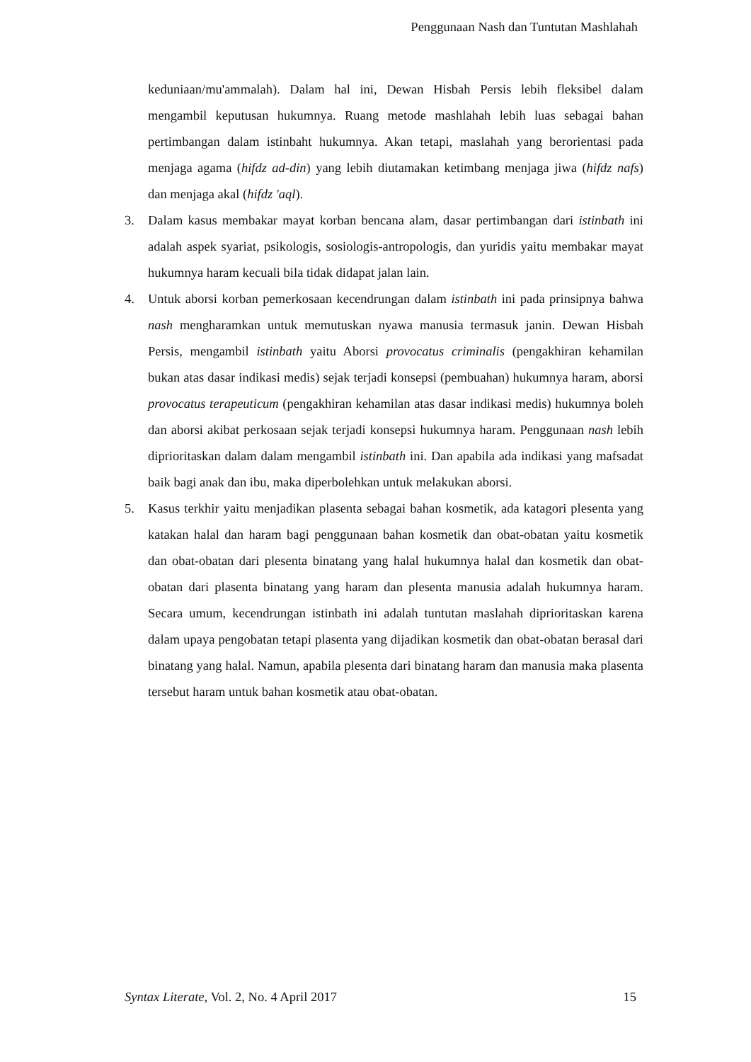Penggunaan Nash dan Tuntutan Mashlahah
keduniaan/mu'ammalah). Dalam hal ini, Dewan Hisbah Persis lebih fleksibel dalam mengambil keputusan hukumnya. Ruang metode mashlahah lebih luas sebagai bahan pertimbangan dalam istinbaht hukumnya. Akan tetapi, maslahah yang berorientasi pada menjaga agama (hifdz ad-din) yang lebih diutamakan ketimbang menjaga jiwa (hifdz nafs) dan menjaga akal (hifdz 'aql).
3. Dalam kasus membakar mayat korban bencana alam, dasar pertimbangan dari istinbath ini adalah aspek syariat, psikologis, sosiologis-antropologis, dan yuridis yaitu membakar mayat hukumnya haram kecuali bila tidak didapat jalan lain.
4. Untuk aborsi korban pemerkosaan kecendrungan dalam istinbath ini pada prinsipnya bahwa nash mengharamkan untuk memutuskan nyawa manusia termasuk janin. Dewan Hisbah Persis, mengambil istinbath yaitu Aborsi provocatus criminalis (pengakhiran kehamilan bukan atas dasar indikasi medis) sejak terjadi konsepsi (pembuahan) hukumnya haram, aborsi provocatus terapeuticum (pengakhiran kehamilan atas dasar indikasi medis) hukumnya boleh dan aborsi akibat perkosaan sejak terjadi konsepsi hukumnya haram. Penggunaan nash lebih diprioritaskan dalam dalam mengambil istinbath ini. Dan apabila ada indikasi yang mafsadat baik bagi anak dan ibu, maka diperbolehkan untuk melakukan aborsi.
5. Kasus terkhir yaitu menjadikan plasenta sebagai bahan kosmetik, ada katagori plesenta yang katakan halal dan haram bagi penggunaan bahan kosmetik dan obat-obatan yaitu kosmetik dan obat-obatan dari plesenta binatang yang halal hukumnya halal dan kosmetik dan obat-obatan dari plasenta binatang yang haram dan plesenta manusia adalah hukumnya haram. Secara umum, kecendrungan istinbath ini adalah tuntutan maslahah diprioritaskan karena dalam upaya pengobatan tetapi plasenta yang dijadikan kosmetik dan obat-obatan berasal dari binatang yang halal. Namun, apabila plesenta dari binatang haram dan manusia maka plasenta tersebut haram untuk bahan kosmetik atau obat-obatan.
Syntax Literate, Vol. 2, No. 4 April 2017 15